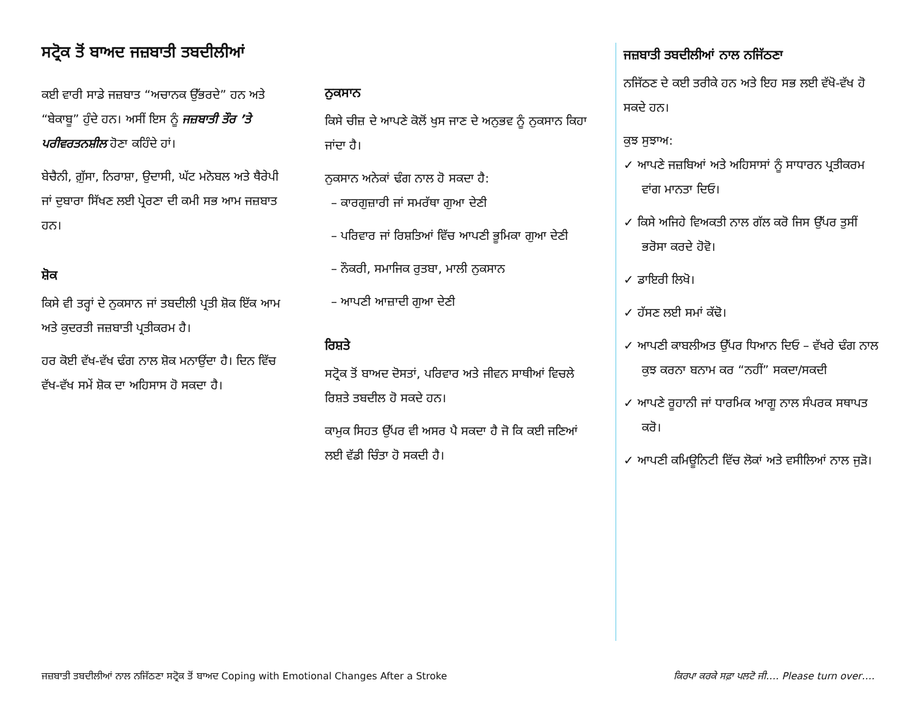ਸਟ੍ਰੋਕ ਤੋਂ ਬਾਅਦ ਜਜ਼ਬਾਤੀ ਤਬਦੀਲੀਆਂ
ਕਈ ਵਾਰੀ ਸਾਡੇ ਜਜ਼ਬਾਤ “ਅਚਾਨਕ ਉੱਭਰਦੇ” ਹਨ ਅਤੇ “ਬੇਕਾਬੂ” ਹੁੰਦੇ ਹਨ। ਅਸੀਂ ਇਸ ਨੂੰ ਜਜ਼ਬਾਤੀ ਤੌਰ ’ਤੇ ਪਰੀਵਰਤਨਸ਼ੀਲ ਹੋਣਾ ਕਹਿੰਦੇ ਹਾਂ।
ਬੇਚੈਨੀ, ਗ਼ੁੱਸਾ, ਨਿਰਾਸ਼ਾ, ਉਦਾਸੀ, ਘੱਟ ਮਨੋਬਲ ਅਤੇ ਥੈਰੇਪੀ ਜਾਂ ਦੁਬਾਰਾ ਸਿੱਖਣ ਲਈ ਪ੍ਰੇਰਣਾ ਦੀ ਕਮੀ ਸਭ ਆਮ ਜਜ਼ਬਾਤ ਹਨ।
ਸ਼ੋਕ
ਕਿਸੇ ਵੀ ਤਰ੍ਹਾਂ ਦੇ ਨੁਕਸਾਨ ਜਾਂ ਤਬਦੀਲੀ ਪ੍ਰਤੀ ਸ਼ੋਕ ਇੱਕ ਆਮ ਅਤੇ ਕੁਦਰਤੀ ਜਜ਼ਬਾਤੀ ਪ੍ਰਤੀਕਰਮ ਹੈ।
ਹਰ ਕੋਈ ਵੱਖ-ਵੱਖ ਢੰਗ ਨਾਲ ਸ਼ੋਕ ਮਨਾਉਂਦਾ ਹੈ। ਦਿਨ ਵਿੱਚ ਵੱਖ-ਵੱਖ ਸਮੇਂ ਸ਼ੋਕ ਦਾ ਅਹਿਸਾਸ ਹੋ ਸਕਦਾ ਹੈ।
ਨੁਕਸਾਨ
ਕਿਸੇ ਚੀਜ਼ ਦੇ ਆਪਣੇ ਕੋਲੋਂ ਖੁਸ ਜਾਣ ਦੇ ਅਨੁਭਵ ਨੂੰ ਨੁਕਸਾਨ ਕਿਹਾ ਜਾਂਦਾ ਹੈ।
ਨੁਕਸਾਨ ਅਨੇਕਾਂ ਢੰਗ ਨਾਲ ਹੋ ਸਕਦਾ ਹੈ:
– ਕਾਰਗੁਜ਼ਾਰੀ ਜਾਂ ਸਮਰੱਥਾ ਗੁਆ ਦੇਣੀ
– ਪਰਿਵਾਰ ਜਾਂ ਰਿਸ਼ਤਿਆਂ ਵਿੱਚ ਆਪਣੀ ਭੂਮਿਕਾ ਗੁਆ ਦੇਣੀ
– ਨੌਕਰੀ, ਸਮਾਜਿਕ ਰੁਤਬਾ, ਮਾਲੀ ਨੁਕਸਾਨ
– ਆਪਣੀ ਆਜ਼ਾਦੀ ਗੁਆ ਦੇਣੀ
ਰਿਸ਼ਤੇ
ਸਟ੍ਰੋਕ ਤੋਂ ਬਾਅਦ ਦੋਸਤਾਂ, ਪਰਿਵਾਰ ਅਤੇ ਜੀਵਨ ਸਾਥੀਆਂ ਵਿਚਲੇ ਰਿਸ਼ਤੇ ਤਬਦੀਲ ਹੋ ਸਕਦੇ ਹਨ।
ਕਾਮੁਕ ਸਿਹਤ ਉੱਪਰ ਵੀ ਅਸਰ ਪੈ ਸਕਦਾ ਹੈ ਜੋ ਕਿ ਕਈ ਜਣਿਆਂ ਲਈ ਵੱਡੀ ਚਿੰਤਾ ਹੋ ਸਕਦੀ ਹੈ।
ਜਜ਼ਬਾਤੀ ਤਬਦੀਲੀਆਂ ਨਾਲ ਨਜਿੱਠਣਾ
ਨਜਿੱਠਣ ਦੇ ਕਈ ਤਰੀਕੇ ਹਨ ਅਤੇ ਇਹ ਸਭ ਲਈ ਵੱਖੋ-ਵੱਖ ਹੋ ਸਕਦੇ ਹਨ।
ਕੁਝ ਸੁਝਾਅ:
✓ ਆਪਣੇ ਜਜ਼ਬਿਆਂ ਅਤੇ ਅਹਿਸਾਸਾਂ ਨੂੰ ਸਾਧਾਰਨ ਪ੍ਰਤੀਕਰਮ ਵਾਂਗ ਮਾਨਤਾ ਦਿਓ।
✓ ਕਿਸੇ ਅਜਿਹੇ ਵਿਅਕਤੀ ਨਾਲ ਗੱਲ ਕਰੋ ਜਿਸ ਉੱਪਰ ਤੁਸੀਂ ਭਰੋਸਾ ਕਰਦੇ ਹੋਵੋ।
✓ ਡਾਇਰੀ ਲਿਖੋ।
✓ ਹੱਸਣ ਲਈ ਸਮਾਂ ਕੱਢੋ।
✓ ਆਪਣੀ ਕਾਬਲੀਅਤ ਉੱਪਰ ਧਿਆਨ ਦਿਓ – ਵੱਖਰੇ ਢੰਗ ਨਾਲ ਕੁਝ ਕਰਨਾ ਬਨਾਮ ਕਰ “ਨਹੀਂ” ਸਕਦਾ/ਸਕਦੀ
✓ ਆਪਣੇ ਰੂਹਾਨੀ ਜਾਂ ਧਾਰਮਿਕ ਆਗੂ ਨਾਲ ਸੰਪਰਕ ਸਥਾਪਤ ਕਰੋ।
✓ ਆਪਣੀ ਕਮਿਊਨਿਟੀ ਵਿੱਚ ਲੋਕਾਂ ਅਤੇ ਵਸੀਲਿਆਂ ਨਾਲ ਜੁੜੋ।
ਜਜ਼ਬਾਤੀ ਤਬਦੀਲੀਆਂ ਨਾਲ ਨਜਿੱਠਣਾ ਸਟ੍ਰੋਕ ਤੋਂ ਬਾਅਦ Coping with Emotional Changes After a Stroke ਕਿਰਪਾ ਕਰਕੇ ਸਫ਼ਾ ਪਲਟੋ ਜੀ…. Please turn over….